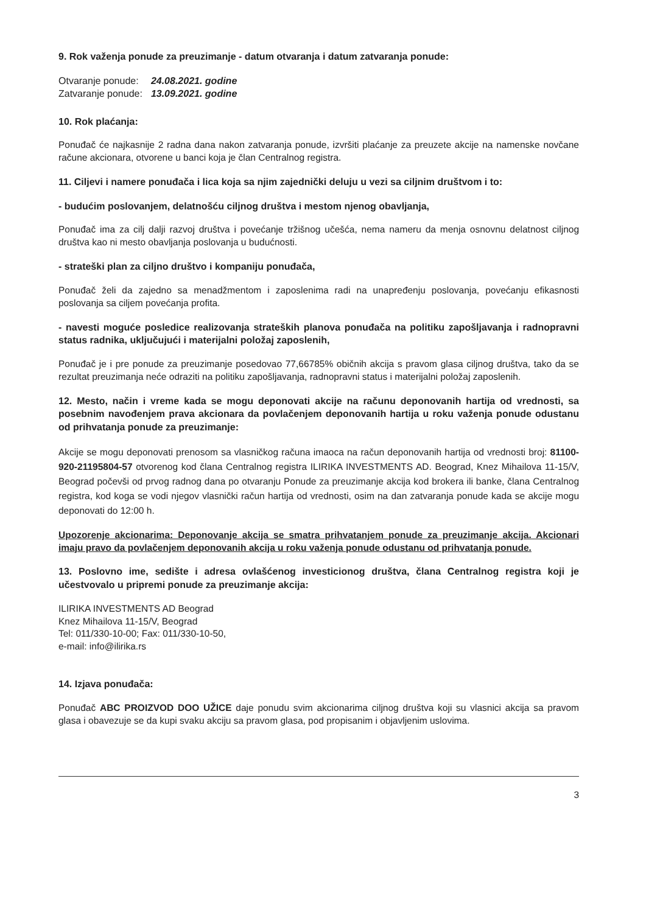9. Rok važenja ponude za preuzimanje - datum otvaranja i datum zatvaranja ponude:
| Otvaranje ponude: | 24.08.2021. godine |
| Zatvaranje ponude: | 13.09.2021. godine |
10. Rok plaćanja:
Ponuđač će najkasnije 2 radna dana nakon zatvaranja ponude, izvršiti plaćanje za preuzete akcije na namenske novčane račune akcionara, otvorene u banci koja je član Centralnog registra.
11. Ciljevi i namere ponuđača i lica koja sa njim zajednički deluju u vezi sa ciljnim društvom i to:
- budućim poslovanjem, delatnošću ciljnog društva i mestom njenog obavljanja,
Ponuđač ima za cilj dalji razvoj društva i povećanje tržišnog učešća, nema nameru da menja osnovnu delatnost ciljnog društva kao ni mesto obavljanja poslovanja u budućnosti.
- strateški plan za ciljno društvo i kompaniju ponuđača,
Ponuđač želi da zajedno sa menadžmentom i zaposlenima radi na unapređenju poslovanja, povećanju efikasnosti poslovanja sa ciljem povećanja profita.
- navesti moguće posledice realizovanja strateških planova ponuđača na politiku zapošljavanja i radnopravni status radnika, uključujući i materijalni položaj zaposlenih,
Ponuđač je i pre ponude za preuzimanje posedovao 77,66785% običnih akcija s pravom glasa ciljnog društva, tako da se rezultat preuzimanja neće odraziti na politiku zapošljavanja, radnopravni status i materijalni položaj zaposlenih.
12. Mesto, način i vreme kada se mogu deponovati akcije na računu deponovanih hartija od vrednosti, sa posebnim navođenjem prava akcionara da povlačenjem deponovanih hartija u roku važenja ponude odustanu od prihvatanja ponude za preuzimanje:
Akcije se mogu deponovati prenosom sa vlasničkog računa imaoca na račun deponovanih hartija od vrednosti broj: 81100-920-21195804-57 otvorenog kod člana Centralnog registra ILIRIKA INVESTMENTS AD. Beograd, Knez Mihailova 11-15/V, Beograd počevši od prvog radnog dana po otvaranju Ponude za preuzimanje akcija kod brokera ili banke, člana Centralnog registra, kod koga se vodi njegov vlasnički račun hartija od vrednosti, osim na dan zatvaranja ponude kada se akcije mogu deponovati do 12:00 h.
Upozorenje akcionarima: Deponovanje akcija se smatra prihvatanjem ponude za preuzimanje akcija. Akcionari imaju pravo da povlačenjem deponovanih akcija u roku važenja ponude odustanu od prihvatanja ponude.
13. Poslovno ime, sedište i adresa ovlašćenog investicionog društva, člana Centralnog registra koji je učestvovalo u pripremi ponude za preuzimanje akcija:
ILIRIKA INVESTMENTS AD Beograd
Knez Mihailova 11-15/V, Beograd
Tel: 011/330-10-00; Fax: 011/330-10-50,
e-mail: info@ilirika.rs
14. Izjava ponuđača:
Ponuđač ABC PROIZVOD DOO UŽICE daje ponudu svim akcionarima ciljnog društva koji su vlasnici akcija sa pravom glasa i obavezuje se da kupi svaku akciju sa pravom glasa, pod propisanim i objavljenim uslovima.
3